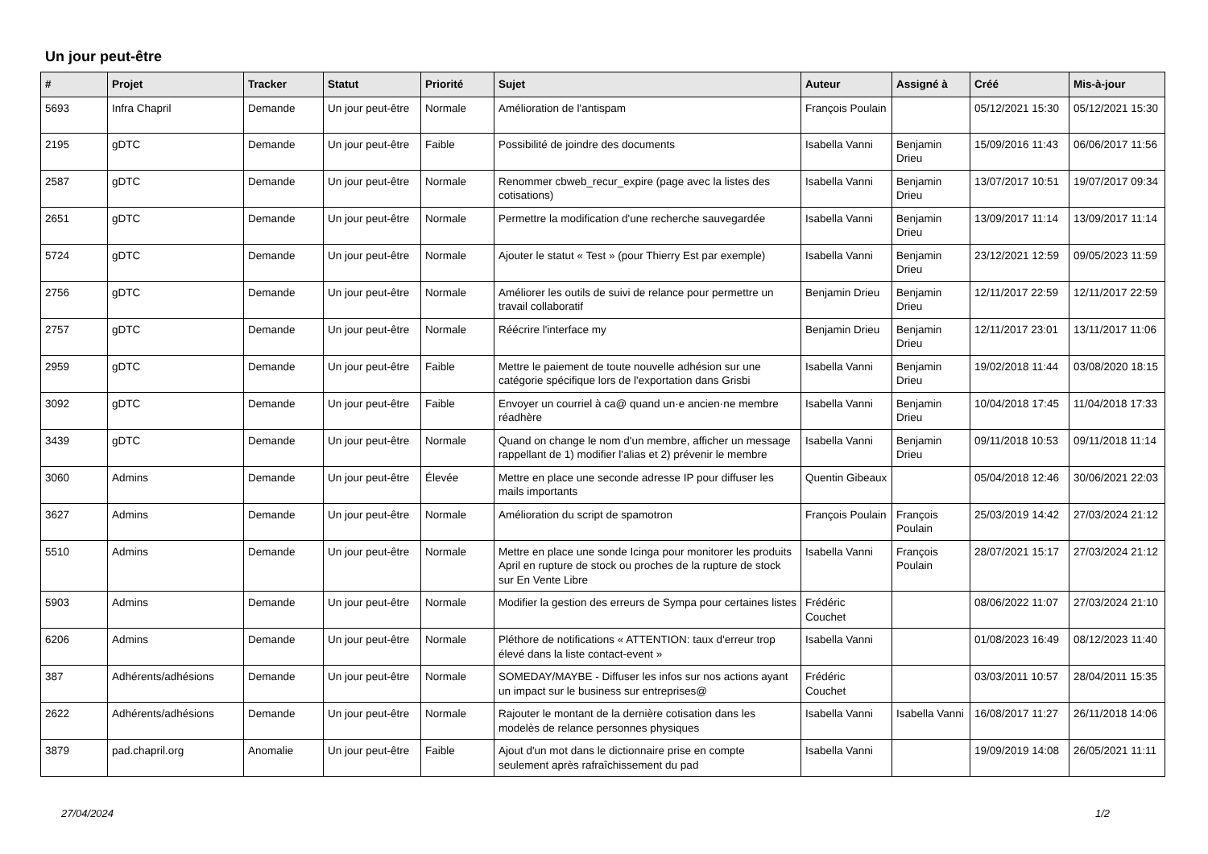Un jour peut-être
| # | Projet | Tracker | Statut | Priorité | Sujet | Auteur | Assigné à | Créé | Mis-à-jour |
| --- | --- | --- | --- | --- | --- | --- | --- | --- | --- |
| 5693 | Infra Chapril | Demande | Un jour peut-être | Normale | Amélioration de l'antispam | François Poulain | | 05/12/2021 15:30 | 05/12/2021 15:30 |
| 2195 | gDTC | Demande | Un jour peut-être | Faible | Possibilité de joindre des documents | Isabella Vanni | Benjamin Drieu | 15/09/2016 11:43 | 06/06/2017 11:56 |
| 2587 | gDTC | Demande | Un jour peut-être | Normale | Renommer cbweb_recur_expire (page avec la listes des cotisations) | Isabella Vanni | Benjamin Drieu | 13/07/2017 10:51 | 19/07/2017 09:34 |
| 2651 | gDTC | Demande | Un jour peut-être | Normale | Permettre la modification d'une recherche sauvegardée | Isabella Vanni | Benjamin Drieu | 13/09/2017 11:14 | 13/09/2017 11:14 |
| 5724 | gDTC | Demande | Un jour peut-être | Normale | Ajouter le statut « Test » (pour Thierry Est par exemple) | Isabella Vanni | Benjamin Drieu | 23/12/2021 12:59 | 09/05/2023 11:59 |
| 2756 | gDTC | Demande | Un jour peut-être | Normale | Améliorer les outils de suivi de relance pour permettre un travail collaboratif | Benjamin Drieu | Benjamin Drieu | 12/11/2017 22:59 | 12/11/2017 22:59 |
| 2757 | gDTC | Demande | Un jour peut-être | Normale | Réécrire l'interface my | Benjamin Drieu | Benjamin Drieu | 12/11/2017 23:01 | 13/11/2017 11:06 |
| 2959 | gDTC | Demande | Un jour peut-être | Faible | Mettre le paiement de toute nouvelle adhésion sur une catégorie spécifique lors de l'exportation dans Grisbi | Isabella Vanni | Benjamin Drieu | 19/02/2018 11:44 | 03/08/2020 18:15 |
| 3092 | gDTC | Demande | Un jour peut-être | Faible | Envoyer un courriel à ca@ quand un·e ancien·ne membre réadhère | Isabella Vanni | Benjamin Drieu | 10/04/2018 17:45 | 11/04/2018 17:33 |
| 3439 | gDTC | Demande | Un jour peut-être | Normale | Quand on change le nom d'un membre, afficher un message rappellant de 1) modifier l'alias et 2) prévenir le membre | Isabella Vanni | Benjamin Drieu | 09/11/2018 10:53 | 09/11/2018 11:14 |
| 3060 | Admins | Demande | Un jour peut-être | Élevée | Mettre en place une seconde adresse IP pour diffuser les mails importants | Quentin Gibeaux | | 05/04/2018 12:46 | 30/06/2021 22:03 |
| 3627 | Admins | Demande | Un jour peut-être | Normale | Amélioration du script de spamotron | François Poulain | François Poulain | 25/03/2019 14:42 | 27/03/2024 21:12 |
| 5510 | Admins | Demande | Un jour peut-être | Normale | Mettre en place une sonde Icinga pour monitorer les produits April en rupture de stock ou proches de la rupture de stock sur En Vente Libre | Isabella Vanni | François Poulain | 28/07/2021 15:17 | 27/03/2024 21:12 |
| 5903 | Admins | Demande | Un jour peut-être | Normale | Modifier la gestion des erreurs de Sympa pour certaines listes | Frédéric Couchet | | 08/06/2022 11:07 | 27/03/2024 21:10 |
| 6206 | Admins | Demande | Un jour peut-être | Normale | Pléthore de notifications « ATTENTION: taux d'erreur trop élevé dans la liste contact-event » | Isabella Vanni | | 01/08/2023 16:49 | 08/12/2023 11:40 |
| 387 | Adhérents/adhésions | Demande | Un jour peut-être | Normale | SOMEDAY/MAYBE - Diffuser les infos sur nos actions ayant un impact sur le business sur entreprises@ | Frédéric Couchet | | 03/03/2011 10:57 | 28/04/2011 15:35 |
| 2622 | Adhérents/adhésions | Demande | Un jour peut-être | Normale | Rajouter le montant de la dernière cotisation dans les modelès de relance personnes physiques | Isabella Vanni | Isabella Vanni | 16/08/2017 11:27 | 26/11/2018 14:06 |
| 3879 | pad.chapril.org | Anomalie | Un jour peut-être | Faible | Ajout d'un mot dans le dictionnaire prise en compte seulement après rafraîchissement du pad | Isabella Vanni | | 19/09/2019 14:08 | 26/05/2021 11:11 |
27/04/2024 1/2